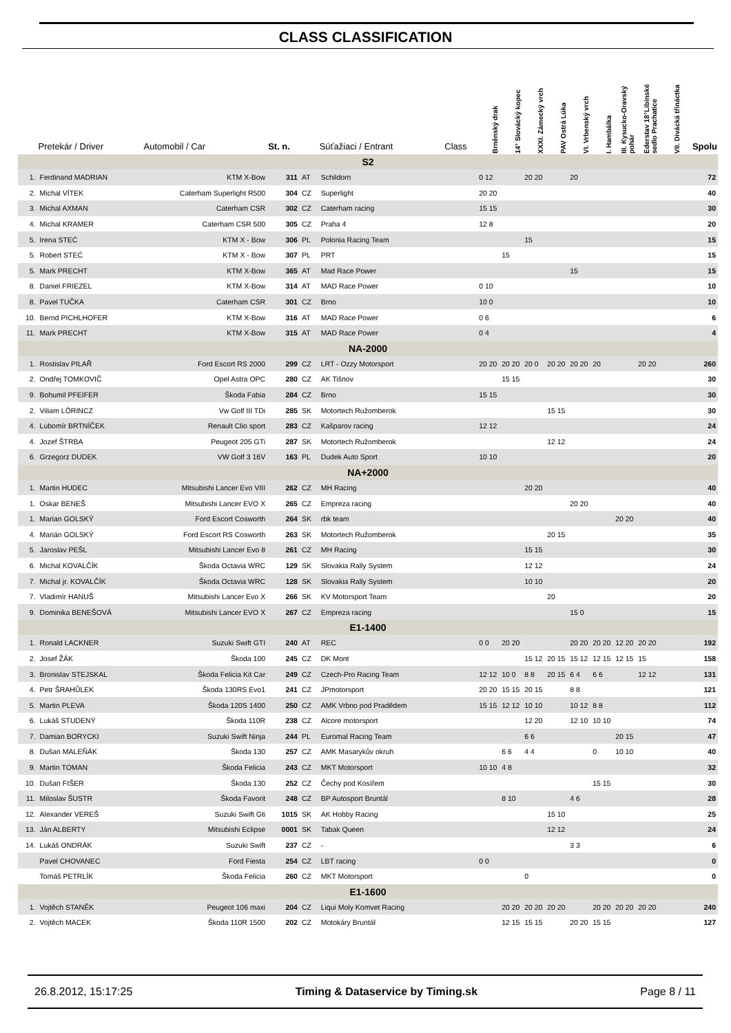CLASS CLASSIFICATION
| | Pretekár / Driver | Automobil / Car | St. n. | | Súťažiaci / Entrant | Class | Brněnský drak | 14° Slovácký kopec | XXXI. Zámecký vrch | PAV Ostrá Lúka | VI. Vrbenský vrch | I. Hambálka | III. Kysucko-Oravský pohár | Ederstav 18°Libínské sedlo Prachatice | VII. Divácká třináctka | Spolu |
| --- | --- | --- | --- | --- | --- | --- | --- | --- | --- | --- | --- | --- | --- | --- | --- | --- |
| S2 | | | | | | | | | | | | | | | | |
| 1. | Ferdinand MADRIAN | KTM X-Bow | 311 | AT | Schildorn | | 0 12 | | 20 20 | | 20 | | | | | 72 |
| 2. | Michal VÍTEK | Caterham Superlight R500 | 304 | CZ | Superlight | | 20 20 | | | | | | | | | 40 |
| 3. | Michal AXMAN | Caterham CSR | 302 | CZ | Caterham racing | | 15 15 | | | | | | | | | 30 |
| 4. | Michal KRAMER | Caterham CSR 500 | 305 | CZ | Praha 4 | | 12 8 | | | | | | | | | 20 |
| 5. | Irena STEĆ | KTM X - Bow | 306 | PL | Polonia Racing Team | | | | 15 | | | | | | | 15 |
| 5. | Robert STEĆ | KTM X - Bow | 307 | PL | PRT | | | 15 | | | | | | | | 15 |
| 5. | Mark PRECHT | KTM X-Bow | 365 | AT | Mad Race Power | | | | | | 15 | | | | | 15 |
| 8. | Daniel FRIEZEL | KTM X-Bow | 314 | AT | MAD Race Power | | 0 10 | | | | | | | | | 10 |
| 8. | Pavel TUČKA | Caterham CSR | 301 | CZ | Brno | | 10 0 | | | | | | | | | 10 |
| 10. | Bernd PICHLHOFER | KTM X-Bow | 316 | AT | MAD Race Power | | 0 6 | | | | | | | | | 6 |
| 11. | Mark PRECHT | KTM X-Bow | 315 | AT | MAD Race Power | | 0 4 | | | | | | | | | 4 |
| NA-2000 | | | | | | | | | | | | | | | | |
| 1. | Rostislav PILAŘ | Ford Escort RS 2000 | 299 | CZ | LRT - Ozzy Motorsport | | 20 20 | 20 20 | 20 0 | 20 20 | 20 20 | 20 | | 20 20 | | 260 |
| 2. | Ondřej TOMKOVIČ | Opel Astra OPC | 280 | CZ | AK Tišnov | | | 15 15 | | | | | | | | 30 |
| 9. | Bohumil PFEIFER | Škoda Fabia | 284 | CZ | Brno | | 15 15 | | | | | | | | | 30 |
| 2. | Viliam LÖRINCZ | Vw Golf III TDi | 285 | SK | Motortech Ružomberok | | | | | 15 15 | | | | | | 30 |
| 4. | Lubomír BRTNÍČEK | Renault Clio sport | 283 | CZ | Kašparov racing | | 12 12 | | | | | | | | | 24 |
| 4. | Jozef ŠTRBA | Peugeot 205 GTi | 287 | SK | Motortech Ružomberok | | | | | 12 12 | | | | | | 24 |
| 6. | Grzegorz DUDEK | VW Golf 3 16V | 163 | PL | Dudek Auto Sport | | 10 10 | | | | | | | | | 20 |
| NA+2000 | | | | | | | | | | | | | | | | |
| 1. | Martin HUDEC | Mitsubishi Lancer Evo VIII | 262 | CZ | MH Racing | | | | 20 20 | | | | | | | 40 |
| 1. | Oskar BENEŠ | Mitsubishi Lancer EVO X | 265 | CZ | Empreza racing | | | | | | 20 20 | | | | | 40 |
| 1. | Marian GOLSKÝ | Ford Escort Cosworth | 264 | SK | rbk team | | | | | | | | 20 20 | | | 40 |
| 4. | Marián GOLSKÝ | Ford Escort RS Cosworth | 263 | SK | Motortech Ružomberok | | | | | 20 15 | | | | | | 35 |
| 5. | Jaroslav PEŠL | Mitsubishi Lancer Evo 8 | 261 | CZ | MH Racing | | | | 15 15 | | | | | | | 30 |
| 6. | Michal KOVALČÍK | Škoda Octavia WRC | 129 | SK | Slovakia Rally System | | | | 12 12 | | | | | | | 24 |
| 7. | Michal jr. KOVALČÍK | Škoda Octavia WRC | 128 | SK | Slovakia Rally System | | | | 10 10 | | | | | | | 20 |
| 7. | Vladimír HANUŠ | Mitsubishi Lancer Evo X | 266 | SK | KV Motorsport Team | | | | | 20 | | | | | | 20 |
| 9. | Dominika BENEŠOVÁ | Mitsubishi Lancer EVO X | 267 | CZ | Empreza racing | | | | | | 15 0 | | | | | 15 |
| E1-1400 | | | | | | | | | | | | | | | | |
| 1. | Ronald LACKNER | Suzuki Swift GTI | 240 | AT | REC | | 0 0 | 20 20 | | | 20 20 | 20 20 | 12 20 | 20 20 | | 192 |
| 2. | Josef ŽÁK | Škoda 100 | 245 | CZ | DK Mont | | | | 15 12 | 20 15 | 15 12 | 12 15 | 12 15 | 15 | | 158 |
| 3. | Bronislav STEJSKAL | Škoda Felicia Kit Car | 249 | CZ | Czech-Pro Racing Team | | 12 12 | 10 0 | 8 8 | 20 15 | 6 4 | 6 6 | | 12 12 | | 131 |
| 4. | Petr ŠRAHŮLEK | Škoda 130RS Evo1 | 241 | CZ | JPmotorsport | | 20 20 | 15 15 | 20 15 | | 8 8 | | | | | 121 |
| 5. | Martin PLEVA | Škoda 120S 1400 | 250 | CZ | AMK Vrbno pod Pradědem | | 15 15 | 12 12 | 10 10 | | 10 12 | 8 8 | | | | 112 |
| 6. | Lukáš STUDENÝ | Škoda 110R | 238 | CZ | Alcore motorsport | | | | 12 20 | | 12 10 | 10 10 | | | | 74 |
| 7. | Damian BORYCKI | Suzuki Swift Ninja | 244 | PL | Euromal Racing Team | | | | 6 6 | | | | 20 15 | | | 47 |
| 8. | Dušan MALEŇÁK | Škoda 130 | 257 | CZ | AMK Masarykův okruh | | | 6 6 | 4 4 | | | 0 | 10 10 | | | 40 |
| 9. | Martin TOMAN | Škoda Felicia | 243 | CZ | MKT Motorsport | | 10 10 | 4 8 | | | | | | | | 32 |
| 10. | Dušan FIŠER | Škoda 130 | 252 | CZ | Čechy pod Kosířem | | | | | | | 15 15 | | | | 30 |
| 11. | Miloslav ŠUSTR | Škoda Favorit | 248 | CZ | BP Autosport Bruntál | | | 8 10 | | | 4 6 | | | | | 28 |
| 12. | Alexander VEREŠ | Suzuki Swift Gti | 1015 | SK | AK Hobby Racing | | | | | 15 10 | | | | | | 25 |
| 13. | Ján ALBERTY | Mitsubishi Eclipse | 0001 | SK | Tabak Queen | | | | | 12 12 | | | | | | 24 |
| 14. | Lukáš ONDRÁK | Suzuki Swift | 237 | CZ | - | | | | | | 3 3 | | | | | 6 |
| | Pavel CHOVANEC | Ford Fiesta | 254 | CZ | LBT racing | | 0 0 | | | | | | | | | 0 |
| | Tomáš PETRLÍK | Škoda Felicia | 260 | CZ | MKT Motorsport | | | | 0 | | | | | | | 0 |
| E1-1600 | | | | | | | | | | | | | | | | |
| 1. | Vojtěch STANĚK | Peugeot 106 maxi | 204 | CZ | Liqui Moly Komvet Racing | | | 20 20 | 20 20 | 20 20 | | 20 20 | 20 20 | 20 20 | | 240 |
| 2. | Vojtěch MACEK | Škoda 110R 1500 | 202 | CZ | Motokáry Bruntál | | | 12 15 | 15 15 | | 20 20 | 15 15 | | | | 127 |
26.8.2012, 15:17:25 Timing & Dataservice by Timing.sk Page 8 / 11